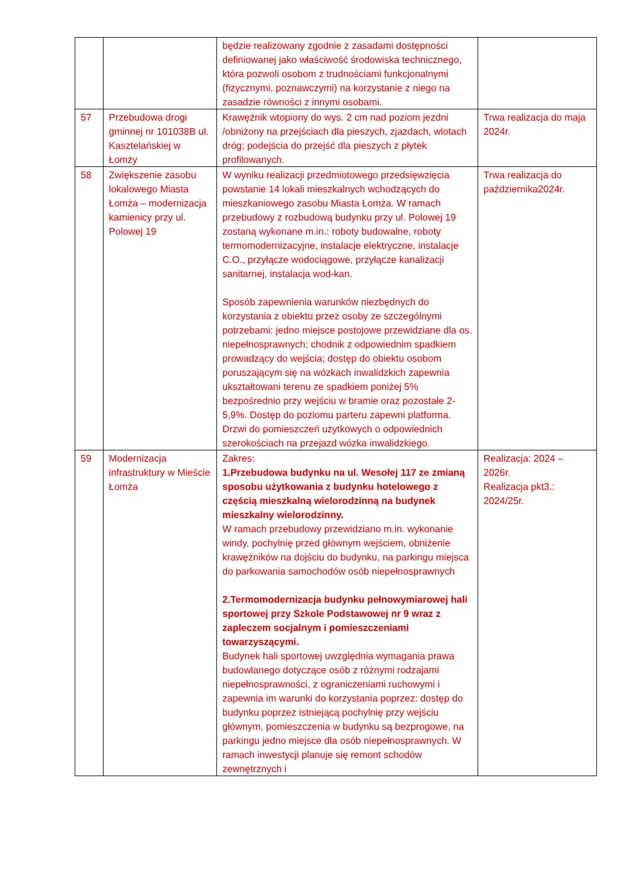| | | będzie realizowany zgodnie z zasadami dostępności definiowanej jako właściwość środowiska technicznego, która pozwoli osobom z trudnościami funkcjonalnymi (fizycznymi, poznawczymi) na korzystanie z niego na zasadzie równości z innymi osobami. | |
| 57 | Przebudowa drogi gminnej nr 101038B ul. Kasztelańskiej w Łomży | Krawężnik wtopiony do wys. 2 cm nad poziom jezdni /obniżony na przejściach dla pieszych, zjazdach, wlotach dróg; podejścia do przejść dla pieszych z płytek profilowanych. | Trwa realizacja do maja 2024r. |
| 58 | Zwiększenie zasobu lokalowego Miasta Łomża – modernizacja kamienicy przy ul. Polowej 19 | W wyniku realizacji przedmiotowego przedsięwzięcia powstanie 14 lokali mieszkalnych wchodzących do mieszkaniowego zasobu Miasta Łomża. W ramach przebudowy z rozbudową budynku przy ul. Polowej 19 zostaną wykonane m.in.: roboty budowalne, roboty termomodernizacyjne, instalacje elektryczne, instalacje C.O., przyłącze wodociągowe, przyłącze kanalizacji sanitarnej, instalacja wod-kan. Sposób zapewnienia warunków niezbędnych do korzystania z obiektu przez osoby ze szczególnymi potrzebami: jedno miejsce postojowe przewidziane dla os. niepełnosprawnych; chodnik z odpowiednim spadkiem prowadzący do wejścia; dostęp do obiektu osobom poruszającym się na wózkach inwalidzkich zapewnia ukształtowani terenu ze spadkiem poniżej 5% bezpośrednio przy wejściu w bramie oraz pozostałe 2-5,9%. Dostęp do poziomu parteru zapewni platforma. Drzwi do pomieszczeń użytkowych o odpowiednich szerokościach na przejazd wózka inwalidzkiego. | Trwa realizacja do października2024r. |
| 59 | Modernizacja infrastruktury w Mieście Łomża | Zakres: 1.Przebudowa budynku na ul. Wesołej 117 ze zmianą sposobu użytkowania z budynku hotelowego z częścią mieszkalną wielorodzinną na budynek mieszkalny wielorodzinny. W ramach przebudowy przewidziano m.in. wykonanie windy, pochylnię przed głównym wejściem, obniżenie krawężników na dojściu do budynku, na parkingu miejsca do parkowania samochodów osób niepełnosprawnych 2.Termomodernizacja budynku pełnowymiarowej hali sportowej przy Szkole Podstawowej nr 9 wraz z zapleczem socjalnym i pomieszczeniami towarzyszącymi. Budynek hali sportowej uwzględnia wymagania prawa budowlanego dotyczące osób z różnymi rodzajami niepełnosprawności, z ograniczeniami ruchowymi i zapewnia im warunki do korzystania poprzez: dostęp do budynku poprzez istniejącą pochylnię przy wejściu głównym, pomieszczenia w budynku są bezprogowe, na parkingu jedno miejsce dla osób niepełnosprawnych. W ramach inwestycji planuje się remont schodów zewnętrznych i | Realizacja: 2024 – 2026r. Realizacja pkt3.: 2024/25r. |